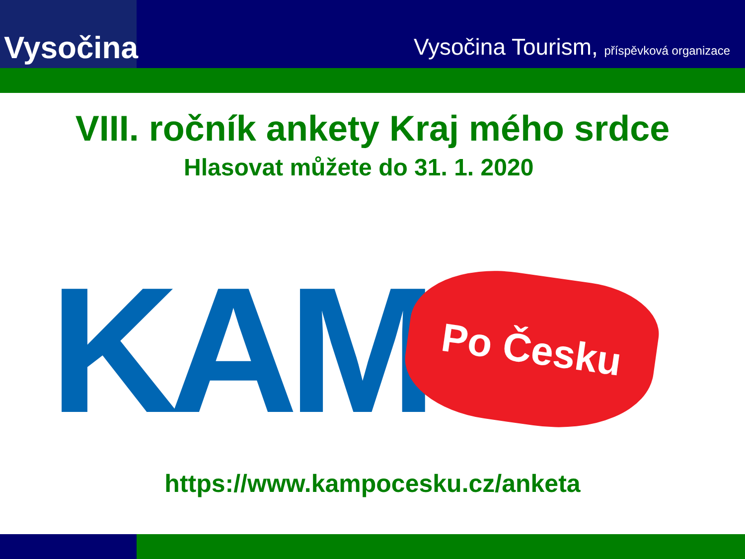Vysočina
Vysočina Tourism, příspěvková organizace
VIII. ročník ankety Kraj mého srdce
Hlasovat můžete do 31. 1. 2020
KAM
Po Česku
https://www.kampocesku.cz/anketa